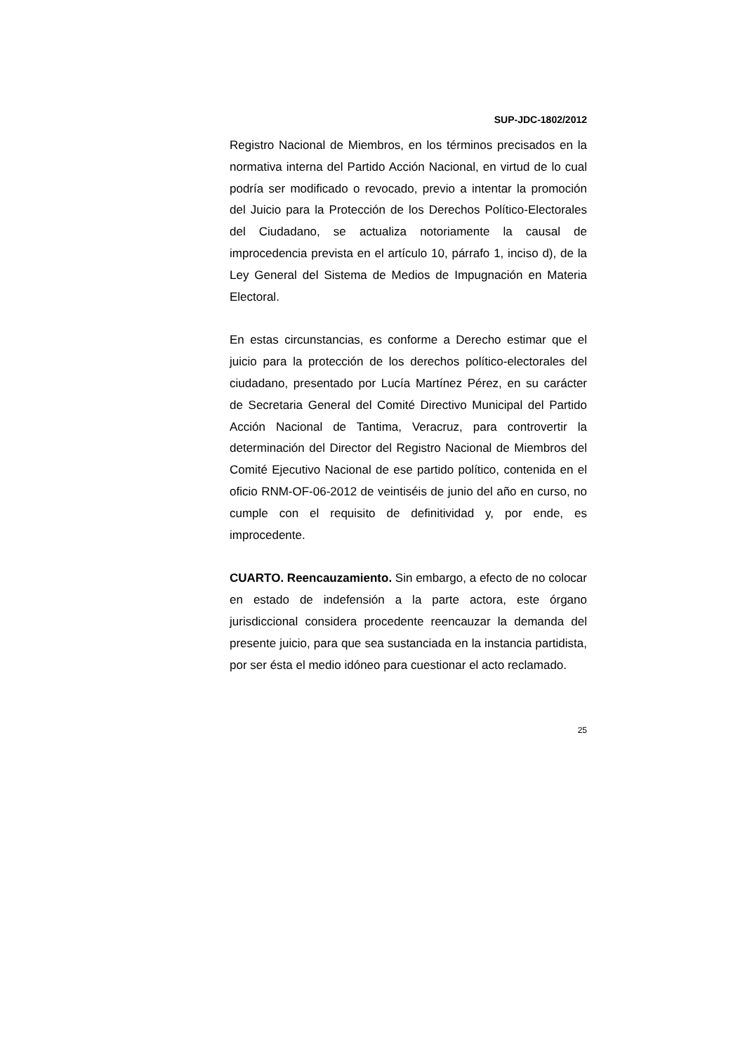SUP-JDC-1802/2012
Registro Nacional de Miembros, en los términos precisados en la normativa interna del Partido Acción Nacional, en virtud de lo cual podría ser modificado o revocado, previo a intentar la promoción del Juicio para la Protección de los Derechos Político-Electorales del Ciudadano, se actualiza notoriamente la causal de improcedencia prevista en el artículo 10, párrafo 1, inciso d), de la Ley General del Sistema de Medios de Impugnación en Materia Electoral.
En estas circunstancias, es conforme a Derecho estimar que el juicio para la protección de los derechos político-electorales del ciudadano, presentado por Lucía Martínez Pérez, en su carácter de Secretaria General del Comité Directivo Municipal del Partido Acción Nacional de Tantima, Veracruz, para controvertir la determinación del Director del Registro Nacional de Miembros del Comité Ejecutivo Nacional de ese partido político, contenida en el oficio RNM-OF-06-2012 de veintiséis de junio del año en curso, no cumple con el requisito de definitividad y, por ende, es improcedente.
CUARTO. Reencauzamiento. Sin embargo, a efecto de no colocar en estado de indefensión a la parte actora, este órgano jurisdiccional considera procedente reencauzar la demanda del presente juicio, para que sea sustanciada en la instancia partidista, por ser ésta el medio idóneo para cuestionar el acto reclamado.
25